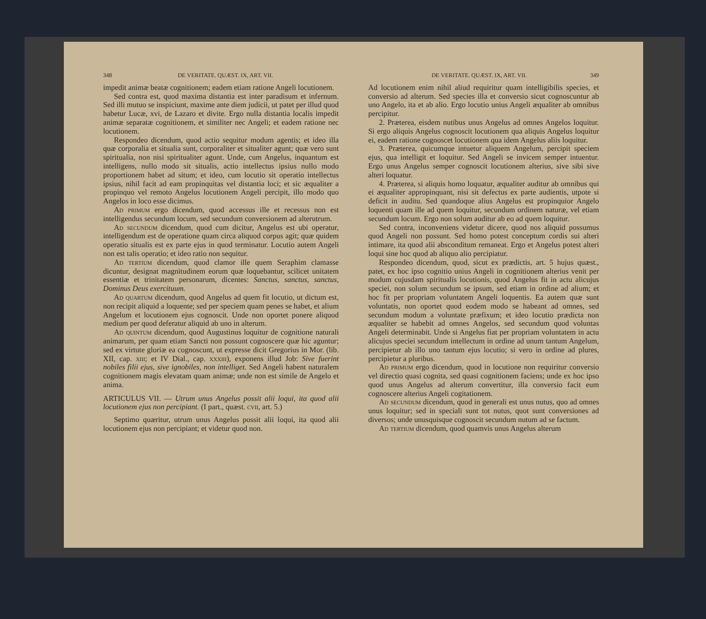348 DE VERITATE. QUÆST. IX, ART. VII.
impedit animæ beatæ cognitionem; eadem etiam ratione Angeli locutionem.
Sed contra est, quod maxima distantia est inter paradisum et infernum. Sed illi mutuo se inspiciunt, maxime ante diem judicii, ut patet per illud quod habetur Lucæ, xvi, de Lazaro et divite. Ergo nulla distantia localis impedit animæ separatæ cognitionem, et similiter nec Angeli; et eadem ratione nec locutionem.
Respondeo dicendum, quod actio sequitur modum agentis; et ideo illa quæ corporalia et situalia sunt, corporaliter et situaliter agunt; quæ vero sunt spiritualia, non nisi spiritualiter agunt. Unde, cum Angelus, inquantum est intelligens, nullo modo sit situalis, actio intellectus ipsius nullo modo proportionem habet ad situm; et ideo, cum locutio sit operatio intellectus ipsius, nihil facit ad eam propinquitas vel distantia loci; et sic æqualiter a propinquo vel remoto Angelus locutionem Angeli percipit, illo modo quo Angelos in loco esse dicimus.
Ad primum ergo dicendum, quod accessus ille et recessus non est intelligendus secundum locum, sed secundum conversionem ad alterutrum.
Ad secundum dicendum, quod cum dicitur, Angelus est ubi operatur, intelligendum est de operatione quam circa aliquod corpus agit; quæ quidem operatio situalis est ex parte ejus in quod terminatur. Locutio autem Angeli non est talis operatio; et ideo ratio non sequitur.
Ad tertium dicendum, quod clamor ille quem Seraphim clamasse dicuntur, designat magnitudinem eorum quæ loquebantur, scilicet unitatem essentiæ et trinitatem personarum, dicentes: Sanctus, sanctus, sanctus, Dominus Deus exercituum.
Ad quartum dicendum, quod Angelus ad quem fit locutio, ut dictum est, non recipit aliquid a loquente; sed per speciem quam penes se habet, et alium Angelum et locutionem ejus cognoscit. Unde non oportet ponere aliquod medium per quod deferatur aliquid ab uno in alterum.
Ad quintum dicendum, quod Augustinus loquitur de cognitione naturali animarum, per quam etiam Sancti non possunt cognoscere quæ hic aguntur; sed ex virtute gloriæ ea cognoscunt, ut expresse dicit Gregorius in Mor. (lib. XII, cap. xiii; et IV Dial., cap. xxxiii), exponens illud Job: Sive fuerint nobiles filii ejus, sive ignobiles, non intelliget. Sed Angeli habent naturalem cognitionem magis elevatam quam animæ; unde non est simile de Angelo et anima.
ARTICULUS VII. — Utrum unus Angelus possit alii loqui, ita quod alii locutionem ejus non percipiant. (I part., quæst. cvii, art. 5.)
Septimo quæritur, utrum unus Angelus possit alii loqui, ita quod alii locutionem ejus non percipiant; et videtur quod non.
DE VERITATE. QUÆST. IX, ART. VII. 349
Ad locutionem enim nihil aliud requiritur quam intelligibilis species, et conversio ad alterum. Sed species illa et conversio sicut cognoscuntur ab uno Angelo, ita et ab alio. Ergo locutio unius Angeli æqualiter ab omnibus percipitur.
2. Præterea, eisdem nutibus unus Angelus ad omnes Angelos loquitur. Si ergo aliquis Angelus cognoscit locutionem qua aliquis Angelus loquitur ei, eadem ratione cognoscet locutionem qua idem Angelus aliis loquitur.
3. Præterea, quicumque intuetur aliquem Angelum, percipit speciem ejus, qua intelligit et loquitur. Sed Angeli se invicem semper intuentur. Ergo unus Angelus semper cognoscit locutionem alterius, sive sibi sive alteri loquatur.
4. Præterea, si aliquis homo loquatur, æqualiter auditur ab omnibus qui ei æqualiter appropinquant, nisi sit defectus ex parte audientis, utpote si deficit in auditu. Sed quandoque alius Angelus est propinquior Angelo loquenti quam ille ad quem loquitur, secundum ordinem naturæ, vel etiam secundum locum. Ergo non solum auditur ab eo ad quem loquitur.
Sed contra, inconveniens videtur dicere, quod nos aliquid possumus quod Angeli non possunt. Sed homo potest conceptum cordis sui alteri intimare, ita quod alii absconditum remaneat. Ergo et Angelus potest alteri loqui sine hoc quod ab aliquo alio percipiatur.
Respondeo dicendum, quod, sicut ex prædictis, art. 5 hujus quæst., patet, ex hoc ipso cognitio unius Angeli in cognitionem alterius venit per modum cujusdam spiritualis locutionis, quod Angelus fit in actu alicujus speciei, non solum secundum se ipsum, sed etiam in ordine ad alium; et hoc fit per propriam voluntatem Angeli loquentis. Ea autem quæ sunt voluntatis, non oportet quod eodem modo se habeant ad omnes, sed secundum modum a voluntate præfixum; et ideo locutio prædicta non æqualiter se habebit ad omnes Angelos, sed secundum quod voluntas Angeli determinabit. Unde si Angelus fiat per propriam voluntatem in actu alicujus speciei secundum intellectum in ordine ad unum tantum Angelum, percipietur ab illo uno tantum ejus locutio; si vero in ordine ad plures, percipietur a pluribus.
Ad primum ergo dicendum, quod in locutione non requiritur conversio vel directio quasi cognita, sed quasi cognitionem faciens; unde ex hoc ipso quod unus Angelus ad alterum convertitur, illa conversio facit eum cognoscere alterius Angeli cogitationem.
Ad secundum dicendum, quod in generali est unus nutus, quo ad omnes unus loquitur; sed in speciali sunt tot nutus, quot sunt conversiones ad diversos; unde unusquisque cognoscit secundum nutum ad se factum.
Ad tertium dicendum, quod quamvis unus Angelus alterum